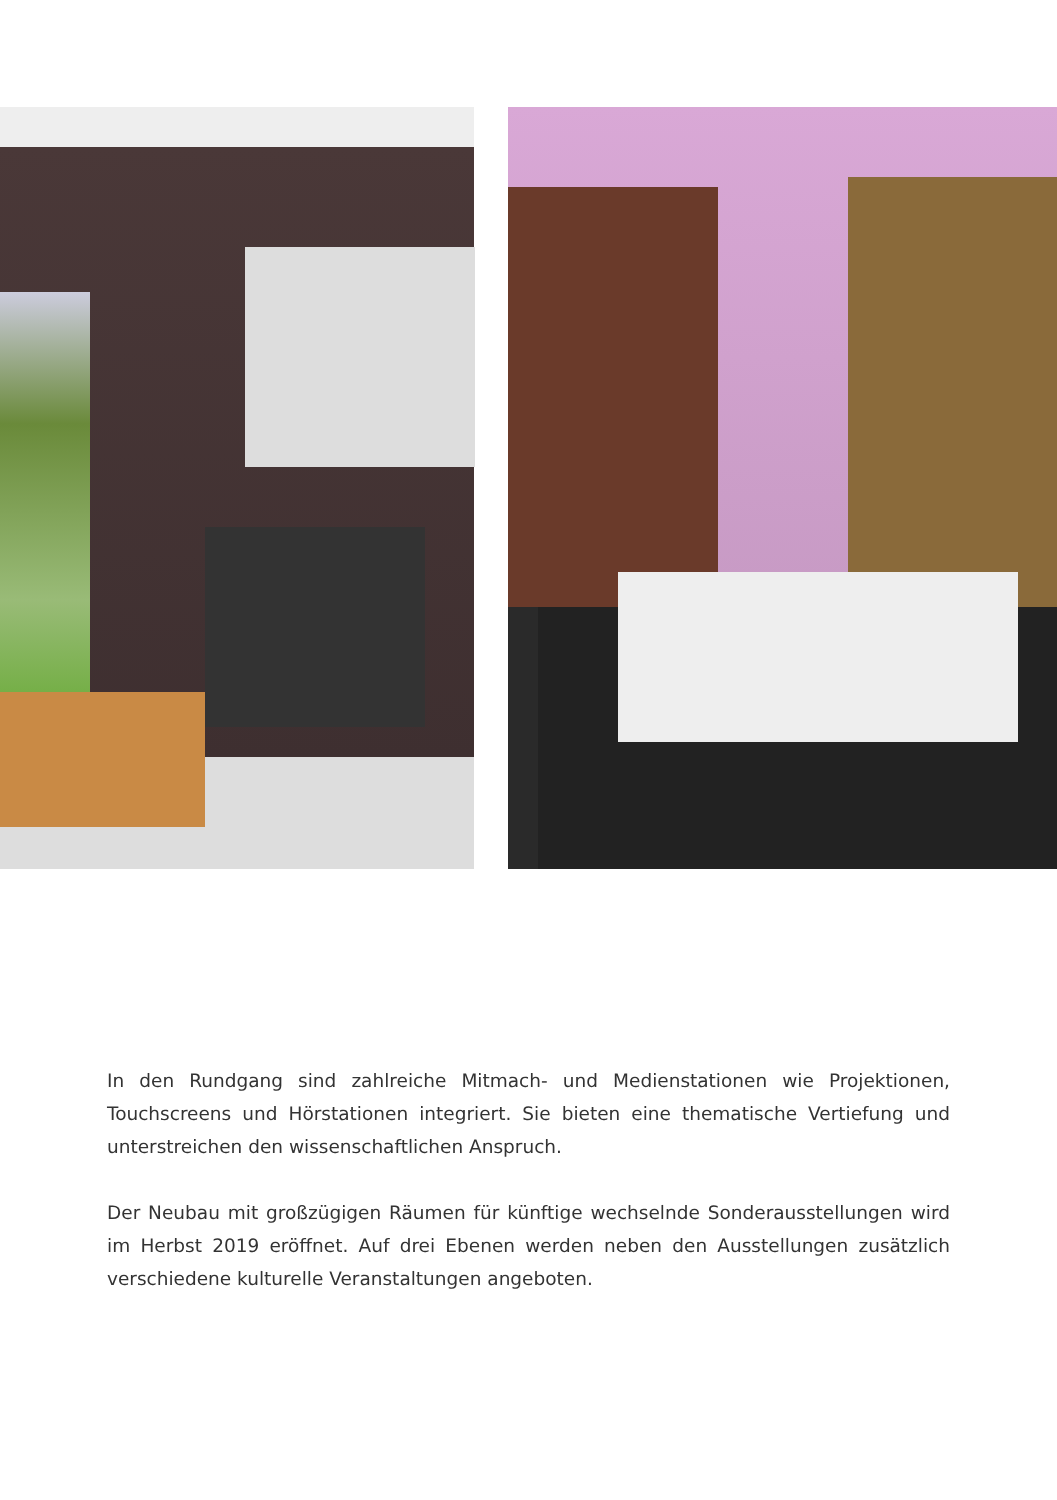In den Rundgang sind zahlreiche Mitmach- und Medienstationen wie Projektionen, Touchscreens und Hörstationen integriert. Sie bieten eine thematische Vertiefung und unterstreichen den wissenschaftlichen Anspruch.
Der Neubau mit großzügigen Räumen für künftige wechselnde Sonderausstellungen wird im Herbst 2019 eröffnet. Auf drei Ebenen werden neben den Ausstellungen zusätzlich verschiedene kulturelle Veranstaltungen angeboten.